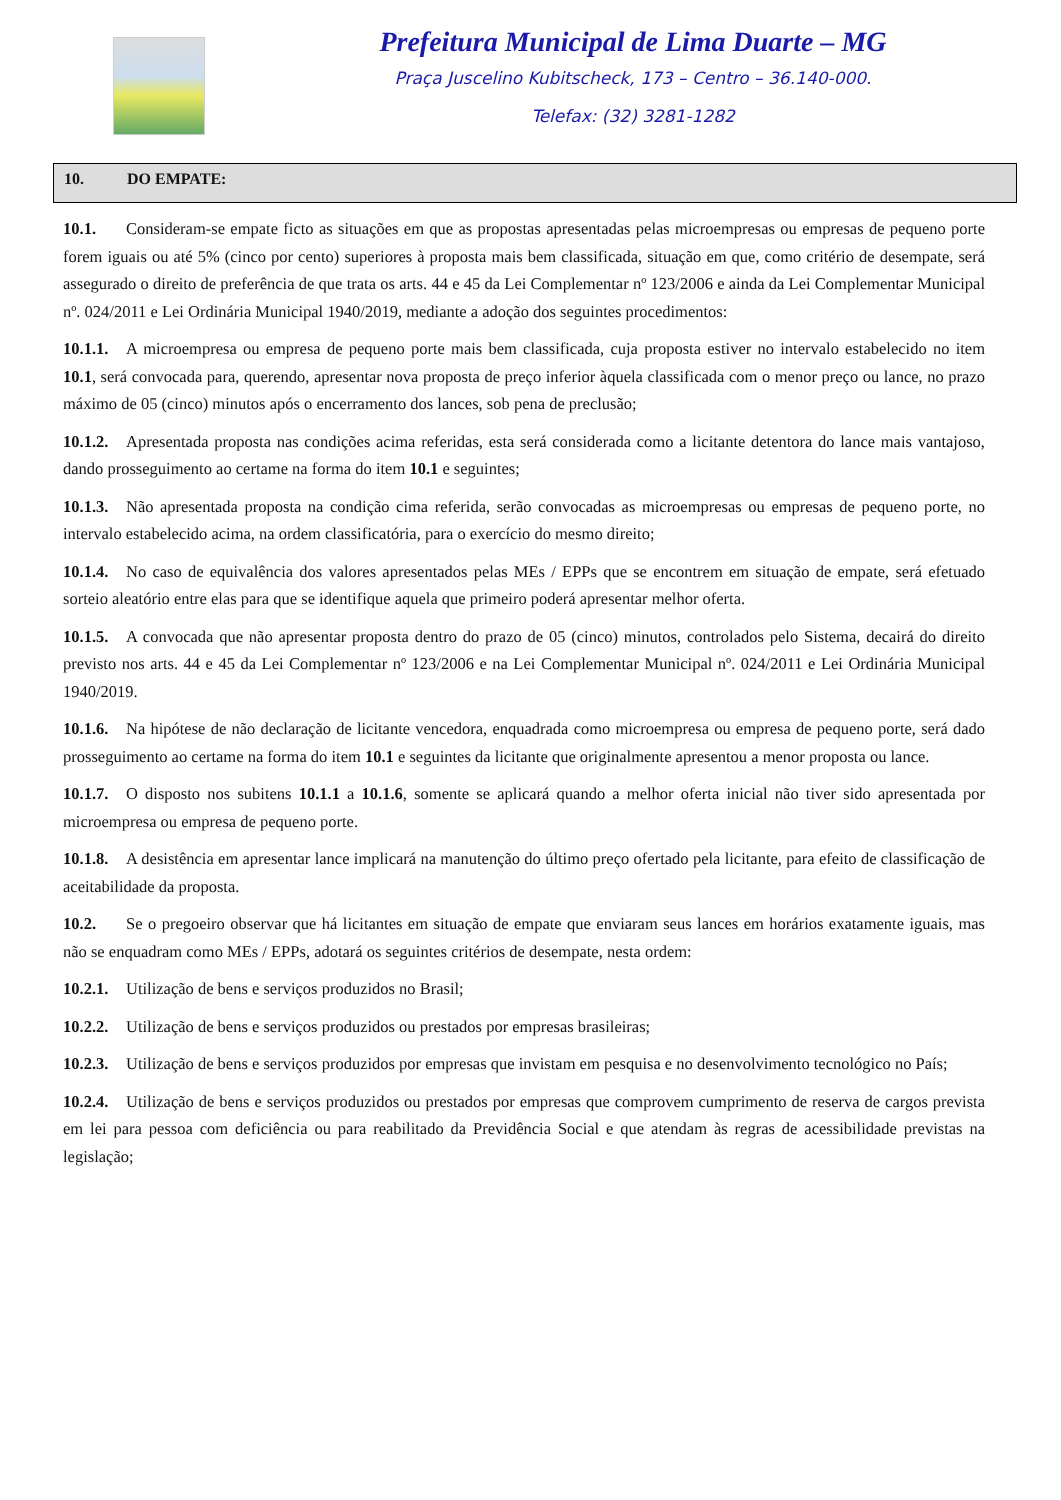Prefeitura Municipal de Lima Duarte – MG
Praça Juscelino Kubitscheck, 173 – Centro – 36.140-000.
Telefax: (32) 3281-1282
10. DO EMPATE:
10.1. Consideram-se empate ficto as situações em que as propostas apresentadas pelas microempresas ou empresas de pequeno porte forem iguais ou até 5% (cinco por cento) superiores à proposta mais bem classificada, situação em que, como critério de desempate, será assegurado o direito de preferência de que trata os arts. 44 e 45 da Lei Complementar nº 123/2006 e ainda da Lei Complementar Municipal nº. 024/2011 e Lei Ordinária Municipal 1940/2019, mediante a adoção dos seguintes procedimentos:
10.1.1. A microempresa ou empresa de pequeno porte mais bem classificada, cuja proposta estiver no intervalo estabelecido no item 10.1, será convocada para, querendo, apresentar nova proposta de preço inferior àquela classificada com o menor preço ou lance, no prazo máximo de 05 (cinco) minutos após o encerramento dos lances, sob pena de preclusão;
10.1.2. Apresentada proposta nas condições acima referidas, esta será considerada como a licitante detentora do lance mais vantajoso, dando prosseguimento ao certame na forma do item 10.1 e seguintes;
10.1.3. Não apresentada proposta na condição cima referida, serão convocadas as microempresas ou empresas de pequeno porte, no intervalo estabelecido acima, na ordem classificatória, para o exercício do mesmo direito;
10.1.4. No caso de equivalência dos valores apresentados pelas MEs / EPPs que se encontrem em situação de empate, será efetuado sorteio aleatório entre elas para que se identifique aquela que primeiro poderá apresentar melhor oferta.
10.1.5. A convocada que não apresentar proposta dentro do prazo de 05 (cinco) minutos, controlados pelo Sistema, decairá do direito previsto nos arts. 44 e 45 da Lei Complementar nº 123/2006 e na Lei Complementar Municipal nº. 024/2011 e Lei Ordinária Municipal 1940/2019.
10.1.6. Na hipótese de não declaração de licitante vencedora, enquadrada como microempresa ou empresa de pequeno porte, será dado prosseguimento ao certame na forma do item 10.1 e seguintes da licitante que originalmente apresentou a menor proposta ou lance.
10.1.7. O disposto nos subitens 10.1.1 a 10.1.6, somente se aplicará quando a melhor oferta inicial não tiver sido apresentada por microempresa ou empresa de pequeno porte.
10.1.8. A desistência em apresentar lance implicará na manutenção do último preço ofertado pela licitante, para efeito de classificação de aceitabilidade da proposta.
10.2. Se o pregoeiro observar que há licitantes em situação de empate que enviaram seus lances em horários exatamente iguais, mas não se enquadram como MEs / EPPs, adotará os seguintes critérios de desempate, nesta ordem:
10.2.1. Utilização de bens e serviços produzidos no Brasil;
10.2.2. Utilização de bens e serviços produzidos ou prestados por empresas brasileiras;
10.2.3. Utilização de bens e serviços produzidos por empresas que invistam em pesquisa e no desenvolvimento tecnológico no País;
10.2.4. Utilização de bens e serviços produzidos ou prestados por empresas que comprovem cumprimento de reserva de cargos prevista em lei para pessoa com deficiência ou para reabilitado da Previdência Social e que atendam às regras de acessibilidade previstas na legislação;